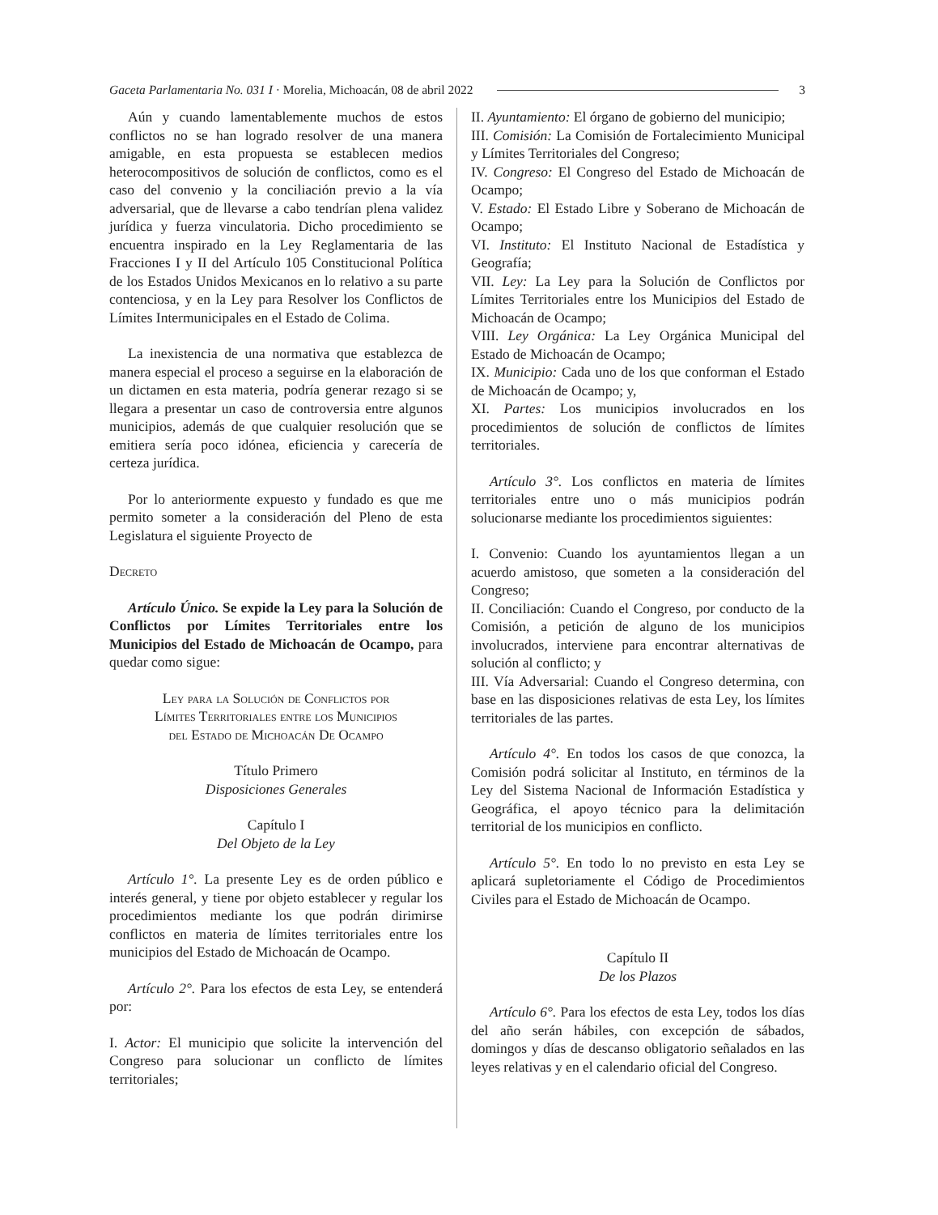Gaceta Parlamentaria No. 031 I · Morelia, Michoacán, 08 de abril 2022 3
Aún y cuando lamentablemente muchos de estos conflictos no se han logrado resolver de una manera amigable, en esta propuesta se establecen medios heterocompositivos de solución de conflictos, como es el caso del convenio y la conciliación previo a la vía adversarial, que de llevarse a cabo tendrían plena validez jurídica y fuerza vinculatoria. Dicho procedimiento se encuentra inspirado en la Ley Reglamentaria de las Fracciones I y II del Artículo 105 Constitucional Política de los Estados Unidos Mexicanos en lo relativo a su parte contenciosa, y en la Ley para Resolver los Conflictos de Límites Intermunicipales en el Estado de Colima.
La inexistencia de una normativa que establezca de manera especial el proceso a seguirse en la elaboración de un dictamen en esta materia, podría generar rezago si se llegara a presentar un caso de controversia entre algunos municipios, además de que cualquier resolución que se emitiera sería poco idónea, eficiencia y carecería de certeza jurídica.
Por lo anteriormente expuesto y fundado es que me permito someter a la consideración del Pleno de esta Legislatura el siguiente Proyecto de
Decreto
Artículo Único. Se expide la Ley para la Solución de Conflictos por Límites Territoriales entre los Municipios del Estado de Michoacán de Ocampo, para quedar como sigue:
Ley para la Solución de Conflictos por
Límites Territoriales entre los Municipios
del Estado de Michoacán De Ocampo
Título Primero
Disposiciones Generales
Capítulo I
Del Objeto de la Ley
Artículo 1°. La presente Ley es de orden público e interés general, y tiene por objeto establecer y regular los procedimientos mediante los que podrán dirimirse conflictos en materia de límites territoriales entre los municipios del Estado de Michoacán de Ocampo.
Artículo 2°. Para los efectos de esta Ley, se entenderá por:
I. Actor: El municipio que solicite la intervención del Congreso para solucionar un conflicto de límites territoriales;
II. Ayuntamiento: El órgano de gobierno del municipio;
III. Comisión: La Comisión de Fortalecimiento Municipal y Límites Territoriales del Congreso;
IV. Congreso: El Congreso del Estado de Michoacán de Ocampo;
V. Estado: El Estado Libre y Soberano de Michoacán de Ocampo;
VI. Instituto: El Instituto Nacional de Estadística y Geografía;
VII. Ley: La Ley para la Solución de Conflictos por Límites Territoriales entre los Municipios del Estado de Michoacán de Ocampo;
VIII. Ley Orgánica: La Ley Orgánica Municipal del Estado de Michoacán de Ocampo;
IX. Municipio: Cada uno de los que conforman el Estado de Michoacán de Ocampo; y,
XI. Partes: Los municipios involucrados en los procedimientos de solución de conflictos de límites territoriales.
Artículo 3°. Los conflictos en materia de límites territoriales entre uno o más municipios podrán solucionarse mediante los procedimientos siguientes:
I. Convenio: Cuando los ayuntamientos llegan a un acuerdo amistoso, que someten a la consideración del Congreso;
II. Conciliación: Cuando el Congreso, por conducto de la Comisión, a petición de alguno de los municipios involucrados, interviene para encontrar alternativas de solución al conflicto; y
III. Vía Adversarial: Cuando el Congreso determina, con base en las disposiciones relativas de esta Ley, los límites territoriales de las partes.
Artículo 4°. En todos los casos de que conozca, la Comisión podrá solicitar al Instituto, en términos de la Ley del Sistema Nacional de Información Estadística y Geográfica, el apoyo técnico para la delimitación territorial de los municipios en conflicto.
Artículo 5°. En todo lo no previsto en esta Ley se aplicará supletoriamente el Código de Procedimientos Civiles para el Estado de Michoacán de Ocampo.
Capítulo II
De los Plazos
Artículo 6°. Para los efectos de esta Ley, todos los días del año serán hábiles, con excepción de sábados, domingos y días de descanso obligatorio señalados en las leyes relativas y en el calendario oficial del Congreso.